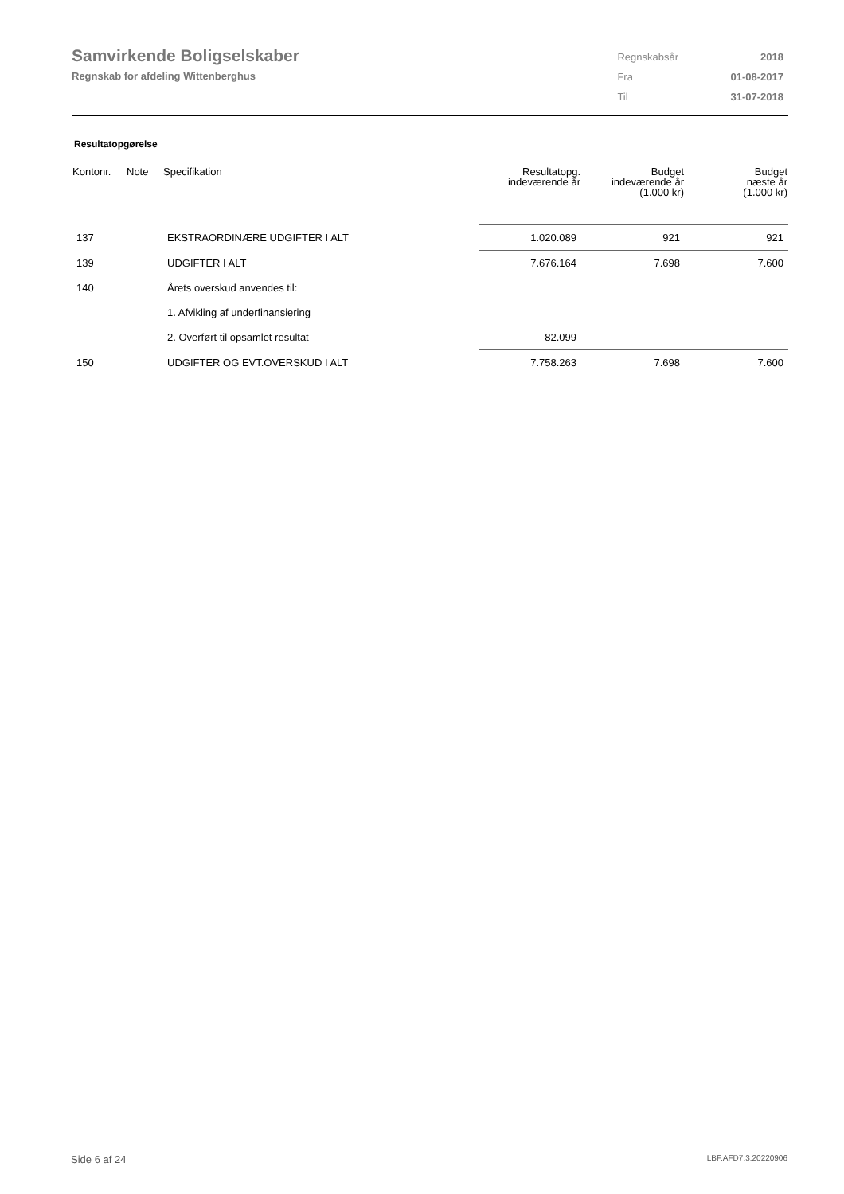Samvirkende Boligselskaber
Regnskab for afdeling Wittenberghus
| Regnskabsår | 2018 |
| Fra | 01-08-2017 |
| Til | 31-07-2018 |
Resultatopgørelse
| Kontonr. | Note | Specifikation | Resultatopg. indeværende år | Budget indeværende år (1.000 kr) | Budget næste år (1.000 kr) |
| --- | --- | --- | --- | --- | --- |
| 137 | | EKSTRAORDINÆRE UDGIFTER I ALT | 1.020.089 | 921 | 921 |
| 139 | | UDGIFTER I ALT | 7.676.164 | 7.698 | 7.600 |
| 140 | | Årets overskud anvendes til: | | | |
| | | 1. Afvikling af underfinansiering | | | |
| | | 2. Overført til opsamlet resultat | 82.099 | | |
| 150 | | UDGIFTER OG EVT.OVERSKUD I ALT | 7.758.263 | 7.698 | 7.600 |
Side 6 af 24 LBF.AFD7.3.20220906